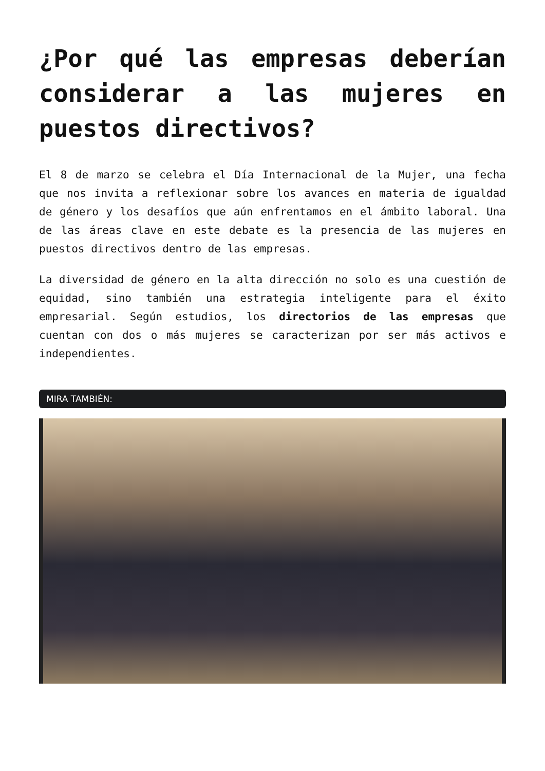¿Por qué las empresas deberían considerar a las mujeres en puestos directivos?
El 8 de marzo se celebra el Día Internacional de la Mujer, una fecha que nos invita a reflexionar sobre los avances en materia de igualdad de género y los desafíos que aún enfrentamos en el ámbito laboral. Una de las áreas clave en este debate es la presencia de las mujeres en puestos directivos dentro de las empresas.
La diversidad de género en la alta dirección no solo es una cuestión de equidad, sino también una estrategia inteligente para el éxito empresarial. Según estudios, los directorios de las empresas que cuentan con dos o más mujeres se caracterizan por ser más activos e independientes.
MIRA TAMBIÉN: